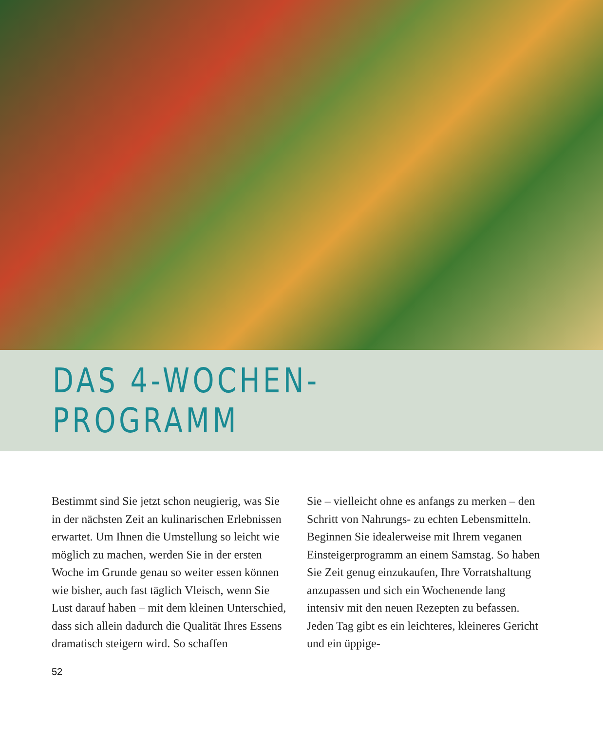DAS 4-WOCHEN-PROGRAMM
Bestimmt sind Sie jetzt schon neugierig, was Sie in der nächsten Zeit an kulinarischen Erlebnissen erwartet. Um Ihnen die Umstellung so leicht wie möglich zu machen, werden Sie in der ersten Woche im Grunde genau so weiter essen können wie bisher, auch fast täglich Vleisch, wenn Sie Lust darauf haben – mit dem kleinen Unterschied, dass sich allein dadurch die Qualität Ihres Essens dramatisch steigern wird. So schaffen
Sie – vielleicht ohne es anfangs zu merken – den Schritt von Nahrungs- zu echten Lebensmitteln.
Beginnen Sie idealerweise mit Ihrem veganen Einsteigerprogramm an einem Samstag. So haben Sie Zeit genug einzukaufen, Ihre Vorratshaltung anzupassen und sich ein Wochenende lang intensiv mit den neuen Rezepten zu befassen. Jeden Tag gibt es ein leichteres, kleineres Gericht und ein üppige-
52